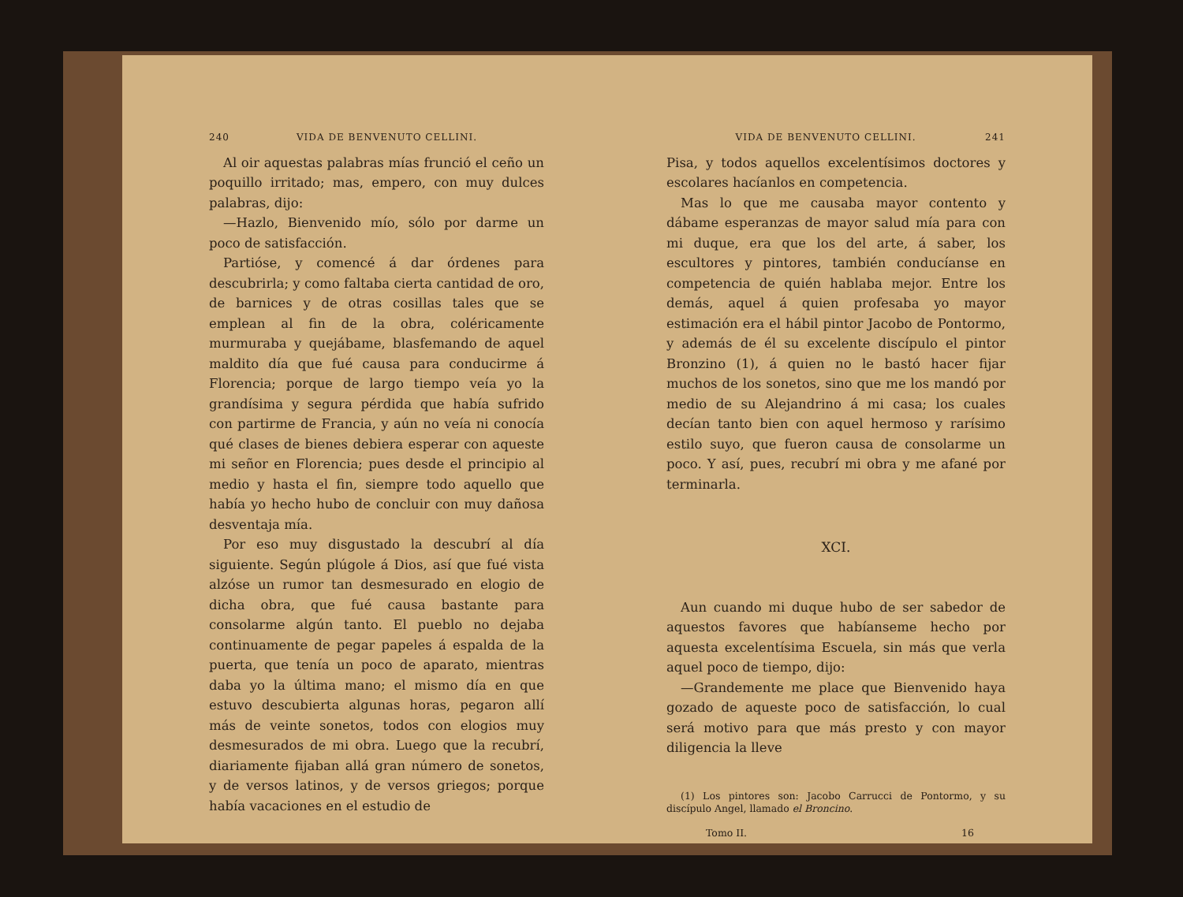240 VIDA DE BENVENUTO CELLINI.
Al oir aquestas palabras mías frunció el ceño un poquillo irritado; mas, empero, con muy dulces palabras, dijo:
—Hazlo, Bienvenido mío, sólo por darme un poco de satisfacción.
Partióse, y comencé á dar órdenes para descubrirla; y como faltaba cierta cantidad de oro, de barnices y de otras cosillas tales que se emplean al fin de la obra, coléricamente murmuraba y quejábame, blasfemando de aquel maldito día que fué causa para conducirme á Florencia; porque de largo tiempo veía yo la grandísima y segura pérdida que había sufrido con partirme de Francia, y aún no veía ni conocía qué clases de bienes debiera esperar con aqueste mi señor en Florencia; pues desde el principio al medio y hasta el fin, siempre todo aquello que había yo hecho hubo de concluir con muy dañosa desventaja mía.
Por eso muy disgustado la descubrí al día siguiente. Según plúgole á Dios, así que fué vista alzóse un rumor tan desmesurado en elogio de dicha obra, que fué causa bastante para consolarme algún tanto. El pueblo no dejaba continuamente de pegar papeles á espalda de la puerta, que tenía un poco de aparato, mientras daba yo la última mano; el mismo día en que estuvo descubierta algunas horas, pegaron allí más de veinte sonetos, todos con elogios muy desmesurados de mi obra. Luego que la recubrí, diariamente fijaban allá gran número de sonetos, y de versos latinos, y de versos griegos; porque había vacaciones en el estudio de
VIDA DE BENVENUTO CELLINI. 241
Pisa, y todos aquellos excelentísimos doctores y escolares hacíanlos en competencia.
Mas lo que me causaba mayor contento y dábame esperanzas de mayor salud mía para con mi duque, era que los del arte, á saber, los escultores y pintores, también conducíanse en competencia de quién hablaba mejor. Entre los demás, aquel á quien profesaba yo mayor estimación era el hábil pintor Jacobo de Pontormo, y además de él su excelente discípulo el pintor Bronzino (1), á quien no le bastó hacer fijar muchos de los sonetos, sino que me los mandó por medio de su Alejandrino á mi casa; los cuales decían tanto bien con aquel hermoso y rarísimo estilo suyo, que fueron causa de consolarme un poco. Y así, pues, recubrí mi obra y me afané por terminarla.
XCI.
Aun cuando mi duque hubo de ser sabedor de aquestos favores que habíanseme hecho por aquesta excelentísima Escuela, sin más que verla aquel poco de tiempo, dijo:
—Grandemente me place que Bienvenido haya gozado de aqueste poco de satisfacción, lo cual será motivo para que más presto y con mayor diligencia la lleve
(1) Los pintores son: Jacobo Carrucci de Pontormo, y su discípulo Angel, llamado el Broncino.
Tomo II. 16